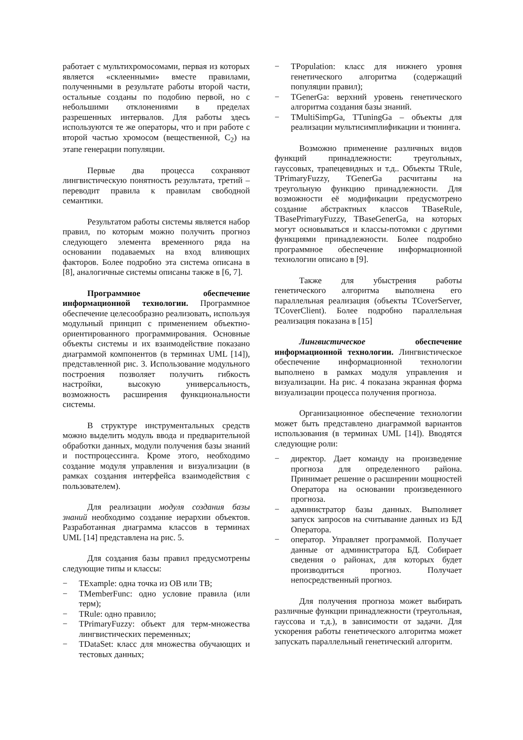работает с мультихромосомами, первая из которых является «склеенными» вместе правилами, полученными в результате работы второй части, остальные созданы по подобию первой, но с небольшими отклонениями в пределах разрешенных интервалов. Для работы здесь используются те же операторы, что и при работе с второй частью хромосом (вещественной, C<sub>2</sub>) на этапе генерации популяции.
Первые два процесса сохраняют лингвистическую понятность результата, третий – переводит правила к правилам свободной семантики.
Результатом работы системы является набор правил, по которым можно получить прогноз следующего элемента временного ряда на основании подаваемых на вход влияющих факторов. Более подробно эта система описана в [8], аналогичные системы описаны также в [6, 7].
Программное обеспечение информационной технологии. Программное обеспечение целесообразно реализовать, используя модульный принцип с применением объектно-ориентированного программирования. Основные объекты системы и их взаимодействие показано диаграммой компонентов (в терминах UML [14]), представленной рис. 3. Использование модульного построения позволяет получить гибкость настройки, высокую универсальность, возможность расширения функциональности системы.
В структуре инструментальных средств можно выделить модуль ввода и предварительной обработки данных, модули получения базы знаний и постпроцессинга. Кроме этого, необходимо создание модуля управления и визуализации (в рамках создания интерфейса взаимодействия с пользователем).
Для реализации модуля создания базы знаний необходимо создание иерархии объектов. Разработанная диаграмма классов в терминах UML [14] представлена на рис. 5.
Для создания базы правил предусмотрены следующие типы и классы:
− TExample: одна точка из ОВ или ТВ;
− TMemberFunc: одно условие правила (или терм);
− TRule: одно правило;
− TPrimaryFuzzy: объект для терм-множества лингвистических переменных;
− TDataSet: класс для множества обучающих и тестовых данных;
− TPopulation: класс для нижнего уровня генетического алгоритма (содержащий популяции правил);
− TGenerGa: верхний уровень генетического алгоритма создания базы знаний.
− TMultiSimpGa, TTuningGa – объекты для реализации мультисимплификации и тюнинга.
Возможно применение различных видов функций принадлежности: треугольных, гауссовых, трапецевидных и т.д.. Объекты TRule, TPrimaryFuzzy, TGenerGa расчитаны на треугольную функцию принадлежности. Для возможности её модификации предусмотрено создание абстрактных классов TBaseRule, TBasePrimaryFuzzy, TBaseGenerGa, на которых могут основываться и классы-потомки с другими функциями принадлежности. Более подробно программное обеспечение информационной технологии описано в [9].
Также для убыстрения работы генетического алгоритма выполнена его параллельная реализация (объекты TCoverServer, TCoverClient). Более подробно параллельная реализация показана в [15]
Лингвистическое обеспечение информационной технологии. Лингвистическое обеспечение информационной технологии выполнено в рамках модуля управления и визуализации. На рис. 4 показана экранная форма визуализации процесса получения прогноза.
Организационное обеспечение технологии может быть представлено диаграммой вариантов использования (в терминах UML [14]). Вводятся следующие роли:
− директор. Дает команду на произведение прогноза для определенного района. Принимает решение о расширении мощностей Оператора на основании произведенного прогноза.
− администратор базы данных. Выполняет запуск запросов на считывание данных из БД Оператора.
− оператор. Управляет программой. Получает данные от администратора БД. Собирает сведения о районах, для которых будет производиться прогноз. Получает непосредственный прогноз.
Для получения прогноза может выбирать различные функции принадлежности (треугольная, гауссова и т.д.), в зависимости от задачи. Для ускорения работы генетического алгоритма может запускать параллельный генетический алгоритм.